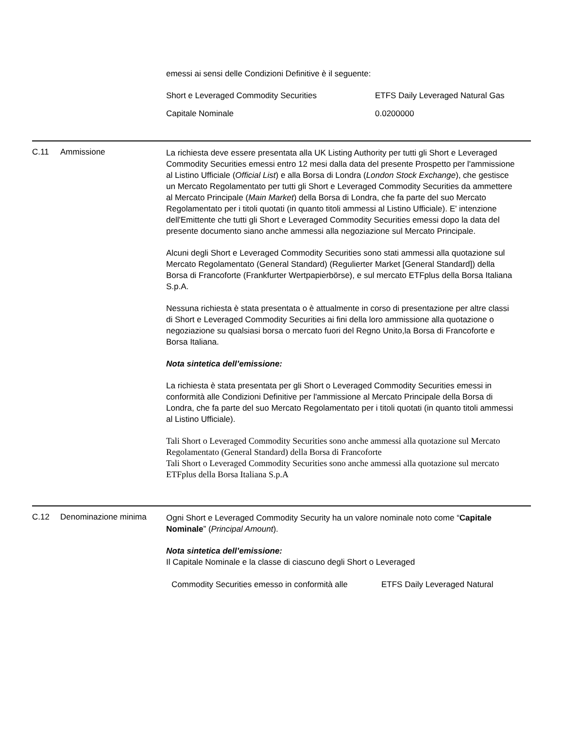emessi ai sensi delle Condizioni Definitive è il seguente:
| Short e Leveraged Commodity Securities | ETFS Daily Leveraged Natural Gas |
| Capitale Nominale | 0.0200000 |
C.11 Ammissione
La richiesta deve essere presentata alla UK Listing Authority per tutti gli Short e Leveraged Commodity Securities emessi entro 12 mesi dalla data del presente Prospetto per l'ammissione al Listino Ufficiale (Official List) e alla Borsa di Londra (London Stock Exchange), che gestisce un Mercato Regolamentato per tutti gli Short e Leveraged Commodity Securities da ammettere al Mercato Principale (Main Market) della Borsa di Londra, che fa parte del suo Mercato Regolamentato per i titoli quotati (in quanto titoli ammessi al Listino Ufficiale). E' intenzione dell'Emittente che tutti gli Short e Leveraged Commodity Securities emessi dopo la data del presente documento siano anche ammessi alla negoziazione sul Mercato Principale.
Alcuni degli Short e Leveraged Commodity Securities sono stati ammessi alla quotazione sul Mercato Regolamentato (General Standard) (Regulierter Market [General Standard]) della Borsa di Francoforte (Frankfurter Wertpapierbörse), e sul mercato ETFplus della Borsa Italiana S.p.A.
Nessuna richiesta è stata presentata o è attualmente in corso di presentazione per altre classi di Short e Leveraged Commodity Securities ai fini della loro ammissione alla quotazione o negoziazione su qualsiasi borsa o mercato fuori del Regno Unito,la Borsa di Francoforte e Borsa Italiana.
Nota sintetica dell’emissione:
La richiesta è stata presentata per gli Short o Leveraged Commodity Securities emessi in conformità alle Condizioni Definitive per l'ammissione al Mercato Principale della Borsa di Londra, che fa parte del suo Mercato Regolamentato per i titoli quotati (in quanto titoli ammessi al Listino Ufficiale).
Tali Short o Leveraged Commodity Securities sono anche ammessi alla quotazione sul Mercato Regolamentato (General Standard) della Borsa di Francoforte
Tali Short o Leveraged Commodity Securities sono anche ammessi alla quotazione sul mercato ETFplus della Borsa Italiana S.p.A
C.12 Denominazione minima
Ogni Short e Leveraged Commodity Security ha un valore nominale noto come “Capitale Nominale” (Principal Amount).
Nota sintetica dell’emissione:
Il Capitale Nominale e la classe di ciascuno degli Short o Leveraged
| Commodity Securities emesso in conformità alle | ETFS Daily Leveraged Natural |